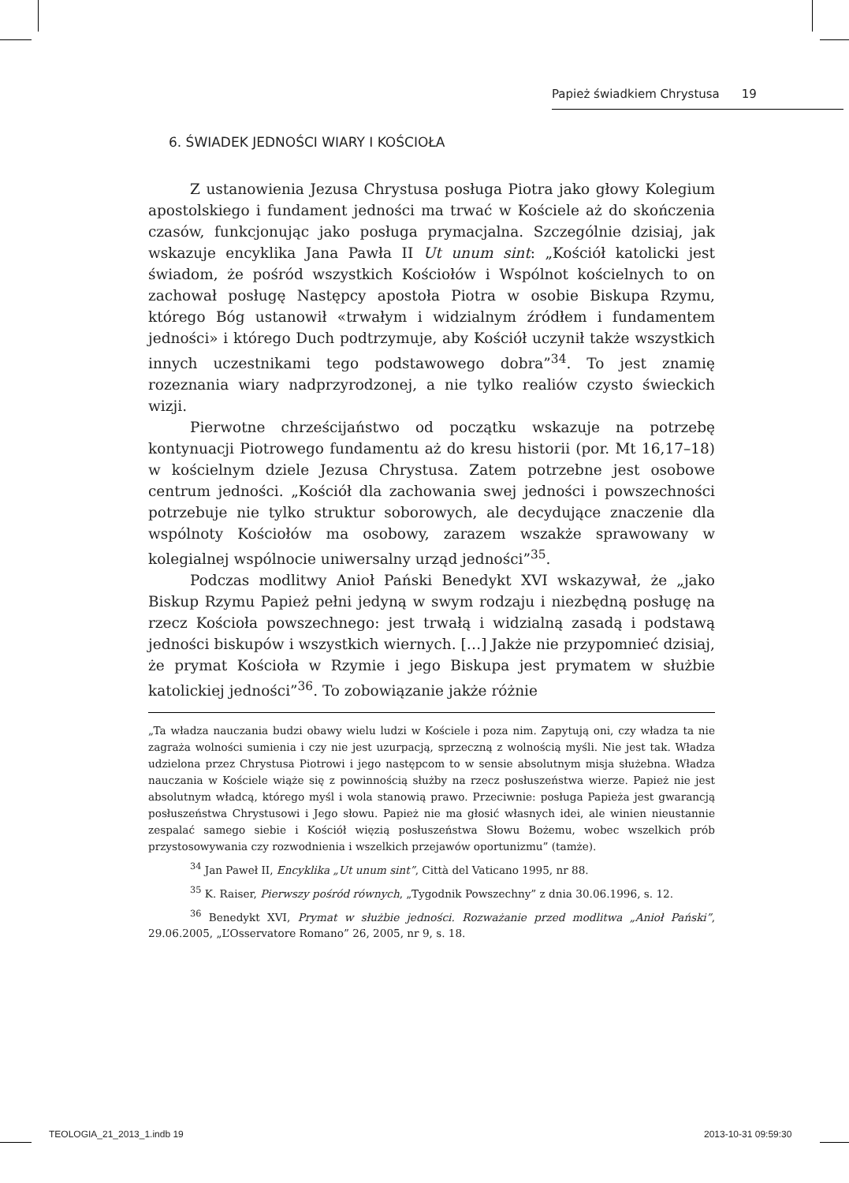Papież świadkiem Chrystusa 19
6. ŚWIADEK JEDNOŚCI WIARY I KOŚCIOŁA
Z ustanowienia Jezusa Chrystusa posługa Piotra jako głowy Kolegium apostolskiego i fundament jedności ma trwać w Kościele aż do skończenia czasów, funkcjonując jako posługa prymacjalna. Szczególnie dzisiaj, jak wskazuje encyklika Jana Pawła II Ut unum sint: „Kościół katolicki jest świadom, że pośród wszystkich Kościołów i Wspólnot kościelnych to on zachował posługę Następcy apostoła Piotra w osobie Biskupa Rzymu, którego Bóg ustanowił «trwałym i widzialnym źródłem i fundamentem jedności» i którego Duch podtrzymuje, aby Kościół uczynił także wszystkich innych uczestnikami tego podstawowego dobra”<sup>34</sup>. To jest znamię rozeznania wiary nadprzyrodzonej, a nie tylko realiów czysto świeckich wizji.
Pierwotne chrześcijaństwo od początku wskazuje na potrzebę kontynuacji Piotrowego fundamentu aż do kresu historii (por. Mt 16,17–18) w kościelnym dziele Jezusa Chrystusa. Zatem potrzebne jest osobowe centrum jedności. „Kościół dla zachowania swej jedności i powszechności potrzebuje nie tylko struktur soborowych, ale decydujące znaczenie dla wspólnoty Kościołów ma osobowy, zarazem wszakże sprawowany w kolegialnej wspólnocie uniwersalny urząd jedności”<sup>35</sup>.
Podczas modlitwy Anioł Pański Benedykt XVI wskazywał, że „jako Biskup Rzymu Papież pełni jedyną w swym rodzaju i niezbędną posługę na rzecz Kościoła powszechnego: jest trwałą i widzialną zasadą i podstawą jedności biskupów i wszystkich wiernych. […] Jakże nie przypomnieć dzisiaj, że prymat Kościoła w Rzymie i jego Biskupa jest prymatem w służbie katolickiej jedności”<sup>36</sup>. To zobowiązanie jakże różnie
„Ta władza nauczania budzi obawy wielu ludzi w Kościele i poza nim. Zapytują oni, czy władza ta nie zagraża wolności sumienia i czy nie jest uzurpacją, sprzeczną z wolnością myśli. Nie jest tak. Władza udzielona przez Chrystusa Piotrowi i jego następcom to w sensie absolutnym misja służebna. Władza nauczania w Kościele wiąże się z powinnością służby na rzecz posłuszeństwa wierze. Papież nie jest absolutnym władcą, którego myśl i wola stanowią prawo. Przeciwnie: posługa Papieża jest gwarancją posłuszeństwa Chrystusowi i Jego słowu. Papież nie ma głosić własnych idei, ale winien nieustannie zespalać samego siebie i Kościół więzią posłuszeństwa Słowu Bożemu, wobec wszelkich prób przystosowywania czy rozwodnienia i wszelkich przejawów oportunizmu” (tamże).
<sup>34</sup> Jan Paweł II, Encyklika „Ut unum sint”, Città del Vaticano 1995, nr 88.
<sup>35</sup> K. Raiser, Pierwszy pośród równych, „Tygodnik Powszechny” z dnia 30.06.1996, s. 12.
<sup>36</sup> Benedykt XVI, Prymat w służbie jedności. Rozważanie przed modlitwa „Anioł Pański”, 29.06.2005, „L’Osservatore Romano” 26, 2005, nr 9, s. 18.
TEOLOGIA_21_2013_1.indb 19 2013-10-31 09:59:30